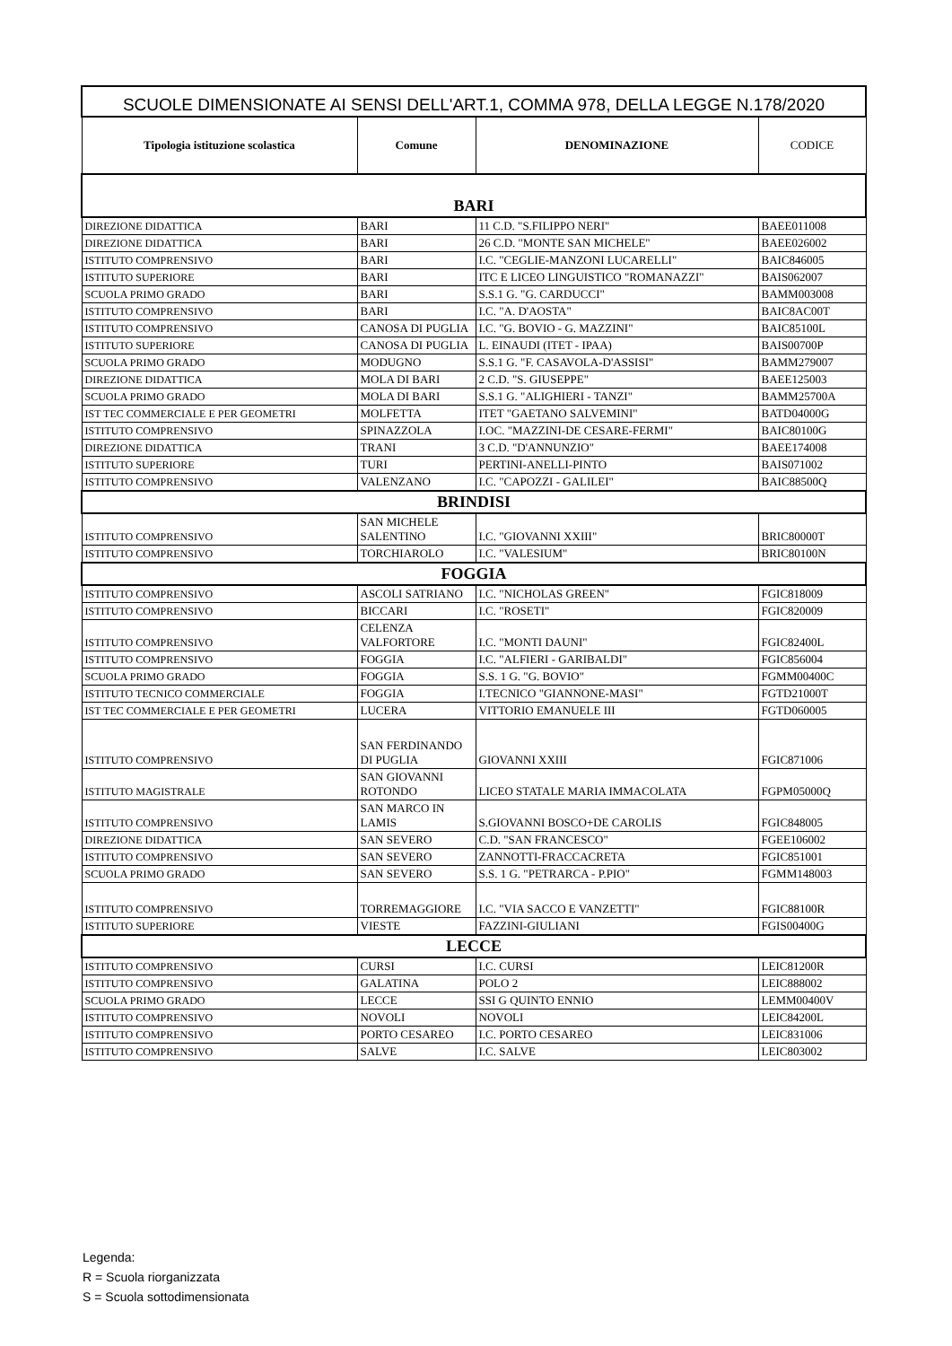| SCUOLE DIMENSIONATE AI SENSI DELL'ART.1, COMMA 978, DELLA LEGGE N.178/2020 | | | |
| --- | --- | --- | --- |
| Tipologia istituzione scolastica | Comune | DENOMINAZIONE | CODICE |
| BARI | | | |
| DIREZIONE DIDATTICA | BARI | 11 C.D. "S.FILIPPO NERI" | BAEE011008 |
| DIREZIONE DIDATTICA | BARI | 26 C.D. "MONTE SAN MICHELE" | BAEE026002 |
| ISTITUTO COMPRENSIVO | BARI | I.C. "CEGLIE-MANZONI LUCARELLI" | BAIC846005 |
| ISTITUTO SUPERIORE | BARI | ITC E LICEO LINGUISTICO "ROMANAZZI" | BAIS062007 |
| SCUOLA PRIMO GRADO | BARI | S.S.1 G. "G. CARDUCCI" | BAMM003008 |
| ISTITUTO COMPRENSIVO | BARI | I.C. "A. D'AOSTA" | BAIC8AC00T |
| ISTITUTO COMPRENSIVO | CANOSA DI PUGLIA | I.C. "G. BOVIO - G. MAZZINI" | BAIC85100L |
| ISTITUTO SUPERIORE | CANOSA DI PUGLIA | L. EINAUDI (ITET - IPAA) | BAIS00700P |
| SCUOLA PRIMO GRADO | MODUGNO | S.S.1 G. "F. CASAVOLA-D'ASSISI" | BAMM279007 |
| DIREZIONE DIDATTICA | MOLA DI BARI | 2 C.D. "S. GIUSEPPE" | BAEE125003 |
| SCUOLA PRIMO GRADO | MOLA DI BARI | S.S.1 G. "ALIGHIERI - TANZI" | BAMM25700A |
| IST TEC COMMERCIALE E PER GEOMETRI | MOLFETTA | ITET "GAETANO SALVEMINI" | BATD04000G |
| ISTITUTO COMPRENSIVO | SPINAZZOLA | I.OC. "MAZZINI-DE CESARE-FERMI" | BAIC80100G |
| DIREZIONE DIDATTICA | TRANI | 3 C.D. "D'ANNUNZIO" | BAEE174008 |
| ISTITUTO SUPERIORE | TURI | PERTINI-ANELLI-PINTO | BAIS071002 |
| ISTITUTO COMPRENSIVO | VALENZANO | I.C. "CAPOZZI - GALILEI" | BAIC88500Q |
| BRINDISI | | | |
| ISTITUTO COMPRENSIVO | SAN MICHELE SALENTINO | I.C. "GIOVANNI XXIII" | BRIC80000T |
| ISTITUTO COMPRENSIVO | TORCHIAROLO | I.C. "VALESIUM" | BRIC80100N |
| FOGGIA | | | |
| ISTITUTO COMPRENSIVO | ASCOLI SATRIANO | I.C. "NICHOLAS GREEN" | FGIC818009 |
| ISTITUTO COMPRENSIVO | BICCARI | I.C. "ROSETI" | FGIC820009 |
| ISTITUTO COMPRENSIVO | CELENZA VALFORTORE | I.C. "MONTI DAUNI" | FGIC82400L |
| ISTITUTO COMPRENSIVO | FOGGIA | I.C. "ALFIERI - GARIBALDI" | FGIC856004 |
| SCUOLA PRIMO GRADO | FOGGIA | S.S. 1 G. "G. BOVIO" | FGMM00400C |
| ISTITUTO TECNICO COMMERCIALE | FOGGIA | I.TECNICO "GIANNONE-MASI" | FGTD21000T |
| IST TEC COMMERCIALE E PER GEOMETRI | LUCERA | VITTORIO EMANUELE III | FGTD060005 |
| ISTITUTO COMPRENSIVO | SAN FERDINANDO DI PUGLIA | GIOVANNI XXIII | FGIC871006 |
| ISTITUTO MAGISTRALE | SAN GIOVANNI ROTONDO | LICEO STATALE MARIA IMMACOLATA | FGPM05000Q |
| ISTITUTO COMPRENSIVO | SAN MARCO IN LAMIS | S.GIOVANNI BOSCO+DE CAROLIS | FGIC848005 |
| DIREZIONE DIDATTICA | SAN SEVERO | C.D. "SAN FRANCESCO" | FGEE106002 |
| ISTITUTO COMPRENSIVO | SAN SEVERO | ZANNOTTI-FRACCACRETA | FGIC851001 |
| SCUOLA PRIMO GRADO | SAN SEVERO | S.S. 1 G. "PETRARCA - P.PIO" | FGMM148003 |
| ISTITUTO COMPRENSIVO | TORREMAGGIORE | I.C. "VIA SACCO E VANZETTI" | FGIC88100R |
| ISTITUTO SUPERIORE | VIESTE | FAZZINI-GIULIANI | FGIS00400G |
| LECCE | | | |
| ISTITUTO COMPRENSIVO | CURSI | I.C. CURSI | LEIC81200R |
| ISTITUTO COMPRENSIVO | GALATINA | POLO 2 | LEIC888002 |
| SCUOLA PRIMO GRADO | LECCE | SSI G QUINTO ENNIO | LEMM00400V |
| ISTITUTO COMPRENSIVO | NOVOLI | NOVOLI | LEIC84200L |
| ISTITUTO COMPRENSIVO | PORTO CESAREO | I.C. PORTO CESAREO | LEIC831006 |
| ISTITUTO COMPRENSIVO | SALVE | I.C. SALVE | LEIC803002 |
Legenda:
R = Scuola riorganizzata
S = Scuola sottodimensionata